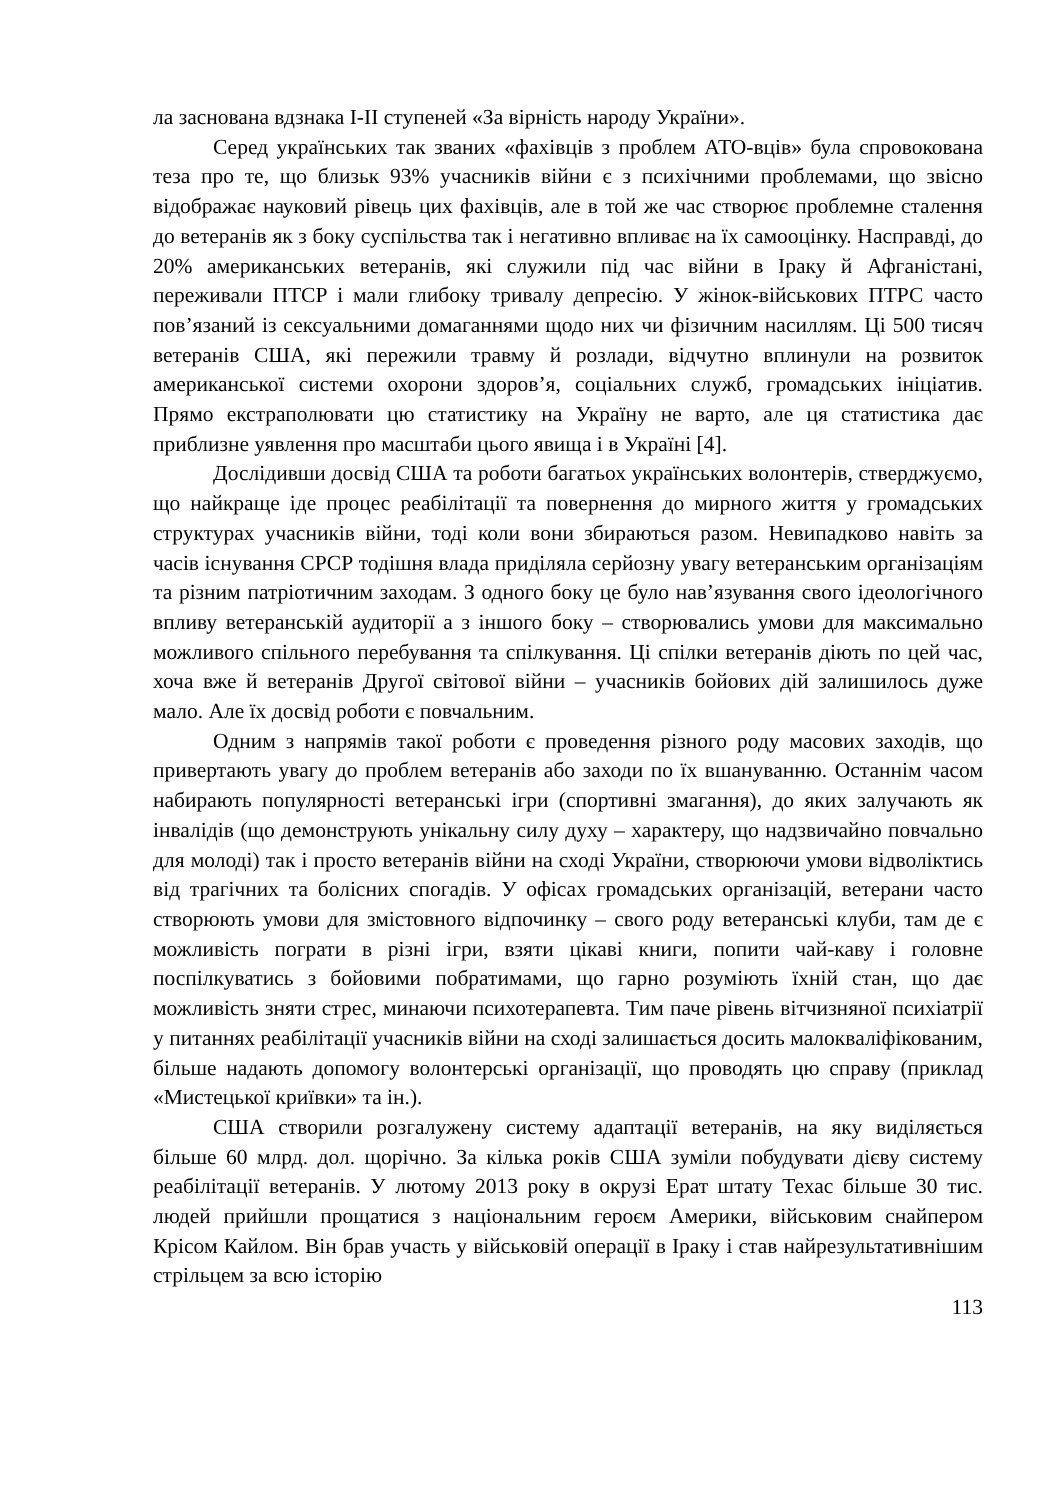ла заснована вдзнака I-II ступеней «За вірність народу України».
Серед українських так званих «фахівців з проблем АТО-вців» була спровокована теза про те, що близьк 93% учасників війни є з психічними проблемами, що звісно відображає науковий рівець цих фахівців, але в той же час створює проблемне сталення до ветеранів як з боку суспільства так і негативно впливає на їх самооцінку. Насправді, до 20% американських ветеранів, які служили під час війни в Іраку й Афганістані, переживали ПТСР і мали глибоку тривалу депресію. У жінок-військових ПТРС часто пов’язаний із сексуальними домаганнями щодо них чи фізичним насиллям. Ці 500 тисяч ветеранів США, які пережили травму й розлади, відчутно вплинули на розвиток американської системи охорони здоров’я, соціальних служб, громадських ініціатив. Прямо екстраполювати цю статистику на Україну не варто, але ця статистика дає приблизне уявлення про масштаби цього явища і в Україні [4].
Дослідивши досвід США та роботи багатьох українських волонтерів, стверджуємо, що найкраще іде процес реабілітації та повернення до мирного життя у громадських структурах учасників війни, тоді коли вони збираються разом. Невипадково навіть за часів існування СРСР тодішня влада приділяла серйозну увагу ветеранським організаціям та різним патріотичним заходам. З одного боку це було нав’язування свого ідеологічного впливу ветеранській аудиторії а з іншого боку – створювались умови для максимально можливого спільного перебування та спілкування. Ці спілки ветеранів діють по цей час, хоча вже й ветеранів Другої світової війни – учасників бойових дій залишилось дуже мало. Але їх досвід роботи є повчальним.
Одним з напрямів такої роботи є проведення різного роду масових заходів, що привертають увагу до проблем ветеранів або заходи по їх вшануванню. Останнім часом набирають популярності ветеранські ігри (спортивні змагання), до яких залучають як інвалідів (що демонструють унікальну силу духу – характеру, що надзвичайно повчально для молоді) так і просто ветеранів війни на сході України, створюючи умови відволіктись від трагічних та болісних спогадів. У офісах громадських організацій, ветерани часто створюють умови для змістовного відпочинку – свого роду ветеранські клуби, там де є можливість пограти в різні ігри, взяти цікаві книги, попити чай-каву і головне поспілкуватись з бойовими побратимами, що гарно розуміють їхній стан, що дає можливість зняти стрес, минаючи психотерапевта. Тим паче рівень вітчизняної психіатрії у питаннях реабілітації учасників війни на сході залишається досить малокваліфікованим, більше надають допомогу волонтерські організації, що проводять цю справу (приклад «Мистецької криївки» та ін.).
США створили розгалужену систему адаптації ветеранів, на яку виділяється більше 60 млрд. дол. щорічно. За кілька років США зуміли побудувати дієву систему реабілітації ветеранів. У лютому 2013 року в окрузі Ерат штату Техас більше 30 тис. людей прийшли прощатися з національним героєм Америки, військовим снайпером Крісом Кайлом. Він брав участь у військовій операції в Іраку і став найрезультативнішим стрільцем за всю історію
113